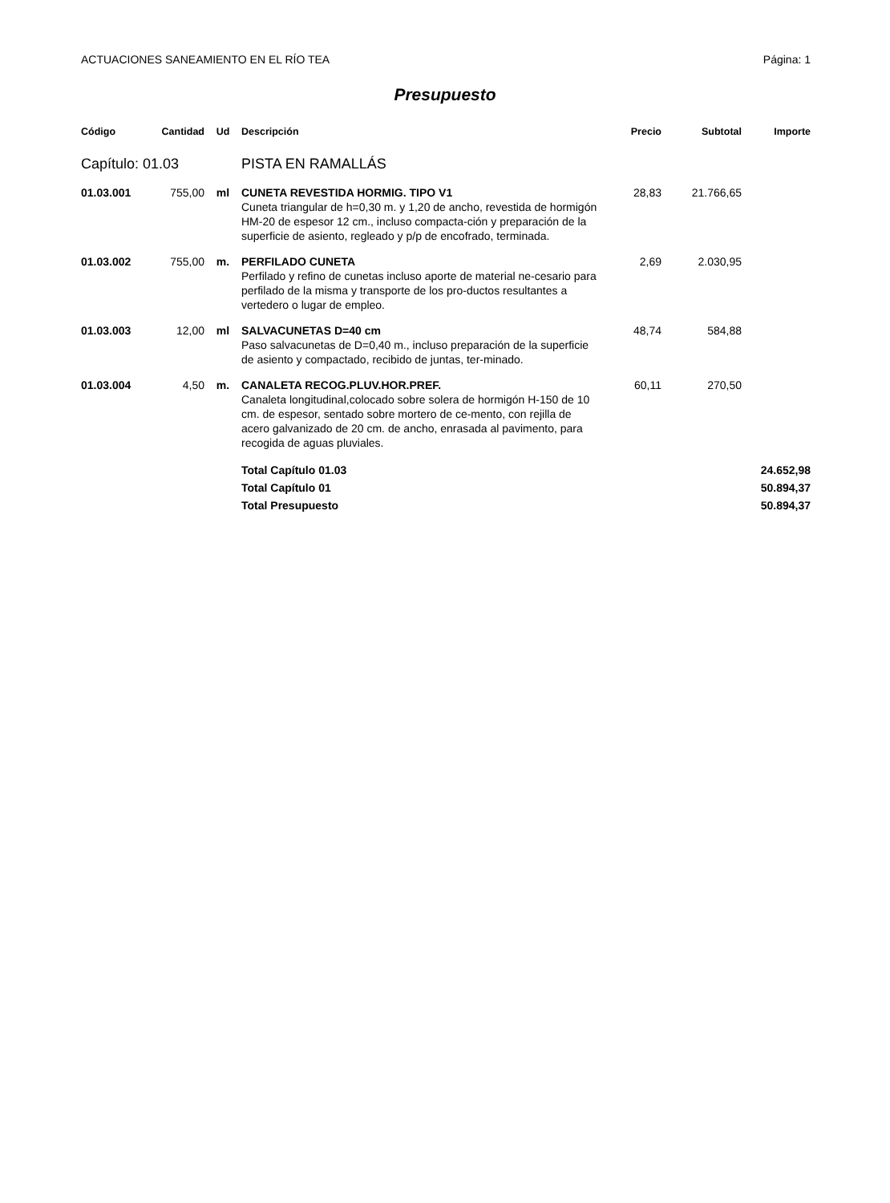ACTUACIONES SANEAMIENTO EN EL RÍO TEA Página: 1
Presupuesto
| Código | Cantidad | Ud | Descripción | Precio | Subtotal | Importe |
| --- | --- | --- | --- | --- | --- | --- |
| Capítulo: 01.03 | | | PISTA EN RAMALLÁS | | | |
| 01.03.001 | 755,00 | ml | CUNETA REVESTIDA HORMIG. TIPO V1 Cuneta triangular de h=0,30 m. y 1,20 de ancho, revestida de hormigón HM-20 de espesor 12 cm., incluso compacta-ción y preparación de la superficie de asiento, regleado y p/p de encofrado, terminada. | 28,83 | 21.766,65 | |
| 01.03.002 | 755,00 | m. | PERFILADO CUNETA Perfilado y refino de cunetas incluso aporte de material ne-cesario para perfilado de la misma y transporte de los pro-ductos resultantes a vertedero o lugar de empleo. | 2,69 | 2.030,95 | |
| 01.03.003 | 12,00 | ml | SALVACUNETAS D=40 cm Paso salvacunetas de D=0,40 m., incluso preparación de la superficie de asiento y compactado, recibido de juntas, ter-minado. | 48,74 | 584,88 | |
| 01.03.004 | 4,50 | m. | CANALETA RECOG.PLUV.HOR.PREF. Canaleta longitudinal,colocado sobre solera de hormigón H-150 de 10 cm. de espesor, sentado sobre mortero de ce-mento, con rejilla de acero galvanizado de 20 cm. de ancho, enrasada al pavimento, para recogida de aguas pluviales. | 60,11 | 270,50 | |
| | | | Total Capítulo 01.03 | | | 24.652,98 |
| | | | Total Capítulo 01 | | | 50.894,37 |
| | | | Total Presupuesto | | | 50.894,37 |